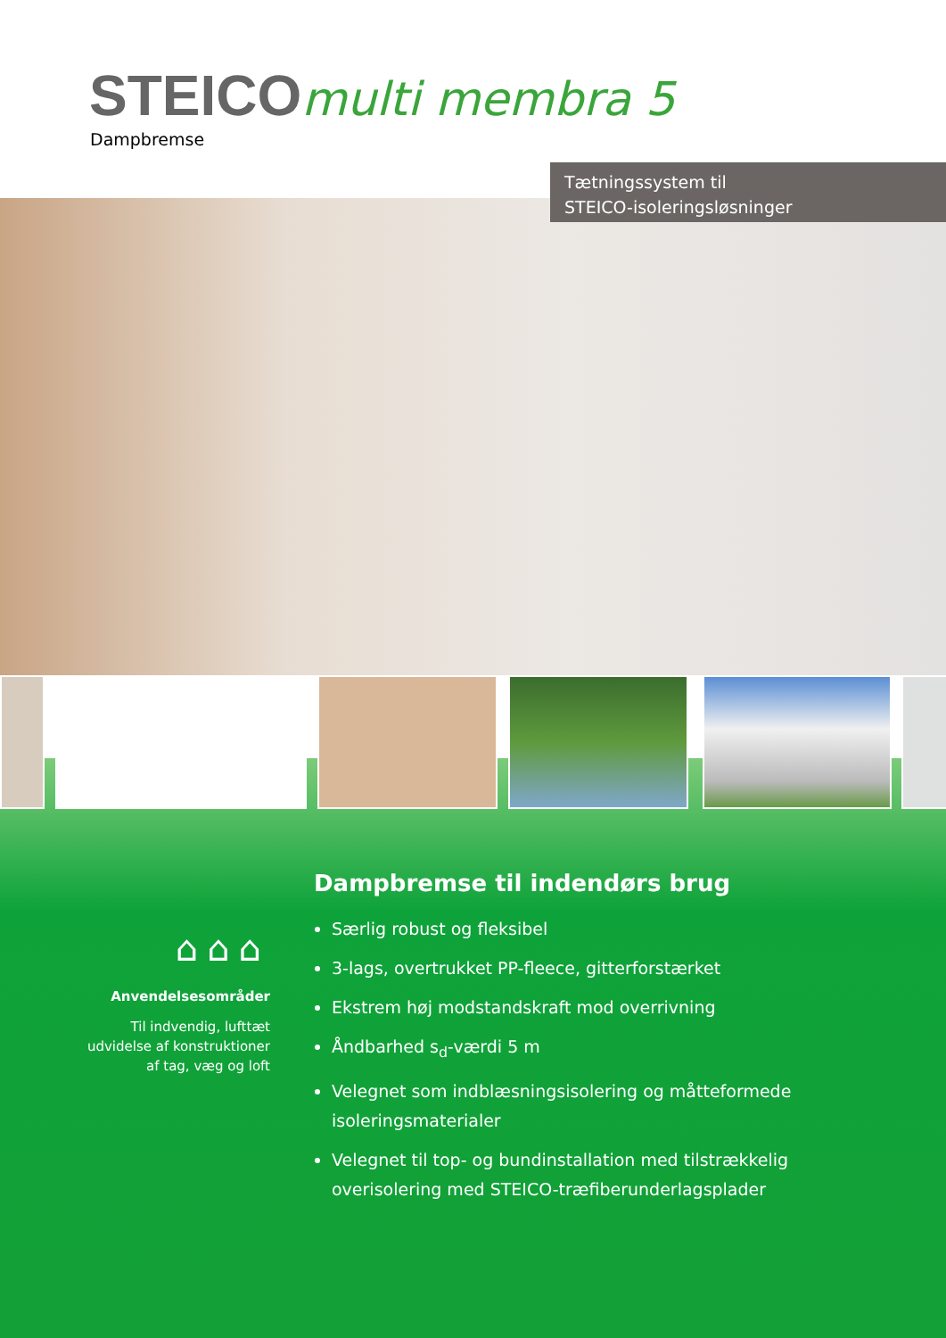STEICO multi membra 5
Dampbremse
Tætningssystem til
STEICO-isoleringsløsninger
⌂⌂⌂
Anvendelsesområder
Til indvendig, lufttæt udvidelse af konstruktioner af tag, væg og loft
Dampbremse til indendørs brug
Særlig robust og fleksibel
3-lags, overtrukket PP-fleece, gitterforstærket
Ekstrem høj modstandskraft mod overrivning
Åndbarhed s<sub>d</sub>-værdi 5 m
Velegnet som indblæsningsisolering og måtteformede isoleringsmaterialer
Velegnet til top- og bundinstallation med tilstrækkelig overisolering med STEICO-træfiberunderlagsplader